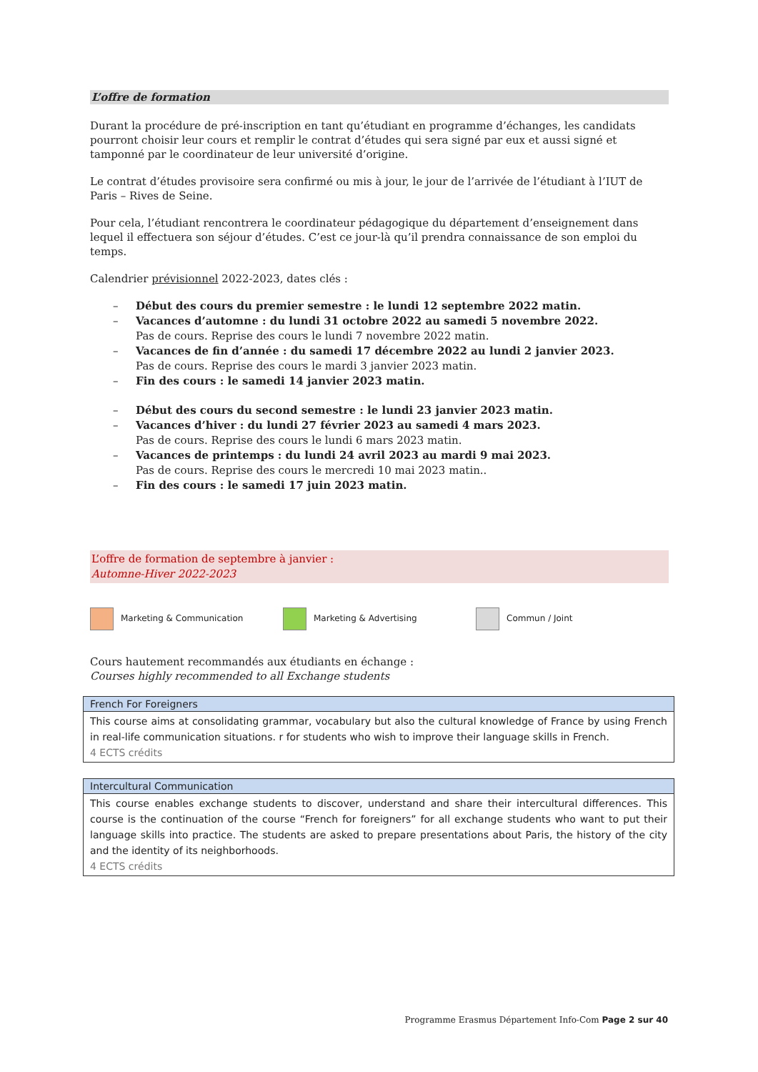L’offre de formation
Durant la procédure de pré-inscription en tant qu’étudiant en programme d’échanges, les candidats pourront choisir leur cours et remplir le contrat d’études qui sera signé par eux et aussi signé et tamponné par le coordinateur de leur université d’origine.
Le contrat d’études provisoire sera confirmé ou mis à jour, le jour de l’arrivée de l’étudiant à l’IUT de Paris – Rives de Seine.
Pour cela, l’étudiant rencontrera le coordinateur pédagogique du département d’enseignement dans lequel il effectuera son séjour d’études. C’est ce jour-là qu’il prendra connaissance de son emploi du temps.
Calendrier prévisionnel 2022-2023, dates clés :
– Début des cours du premier semestre : le lundi 12 septembre 2022 matin.
– Vacances d’automne : du lundi 31 octobre 2022 au samedi 5 novembre 2022.
Pas de cours. Reprise des cours le lundi 7 novembre 2022 matin.
– Vacances de fin d’année : du samedi 17 décembre 2022 au lundi 2 janvier 2023.
Pas de cours. Reprise des cours le mardi 3 janvier 2023 matin.
– Fin des cours : le samedi 14 janvier 2023 matin.
– Début des cours du second semestre : le lundi 23 janvier 2023 matin.
– Vacances d’hiver : du lundi 27 février 2023 au samedi 4 mars 2023.
Pas de cours. Reprise des cours le lundi 6 mars 2023 matin.
– Vacances de printemps : du lundi 24 avril 2023 au mardi 9 mai 2023.
Pas de cours. Reprise des cours le mercredi 10 mai 2023 matin..
– Fin des cours : le samedi 17 juin 2023 matin.
L’offre de formation de septembre à janvier :
Automne-Hiver 2022-2023
Marketing & Communication Marketing & Advertising Commun / Joint
Cours hautement recommandés aux étudiants en échange :
Courses highly recommended to all Exchange students
| French For Foreigners |
| --- |
| This course aims at consolidating grammar, vocabulary but also the cultural knowledge of France by using French in real-life communication situations. r for students who wish to improve their language skills in French. 4 ECTS crédits |
| Intercultural Communication |
| --- |
| This course enables exchange students to discover, understand and share their intercultural differences. This course is the continuation of the course “French for foreigners” for all exchange students who want to put their language skills into practice. The students are asked to prepare presentations about Paris, the history of the city and the identity of its neighborhoods. 4 ECTS crédits |
Programme Erasmus Département Info-Com Page 2 sur 40